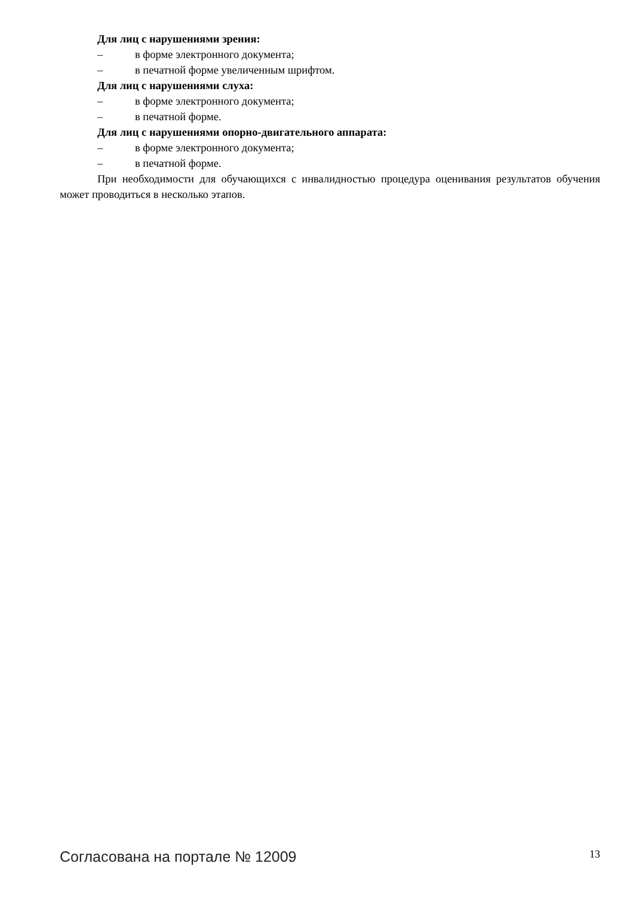Для лиц с нарушениями зрения:
– в форме электронного документа;
– в печатной форме увеличенным шрифтом.
Для лиц с нарушениями слуха:
– в форме электронного документа;
– в печатной форме.
Для лиц с нарушениями опорно-двигательного аппарата:
– в форме электронного документа;
– в печатной форме.
При необходимости для обучающихся с инвалидностью процедура оценивания результатов обучения может проводиться в несколько этапов.
Согласована на портале № 12009 13